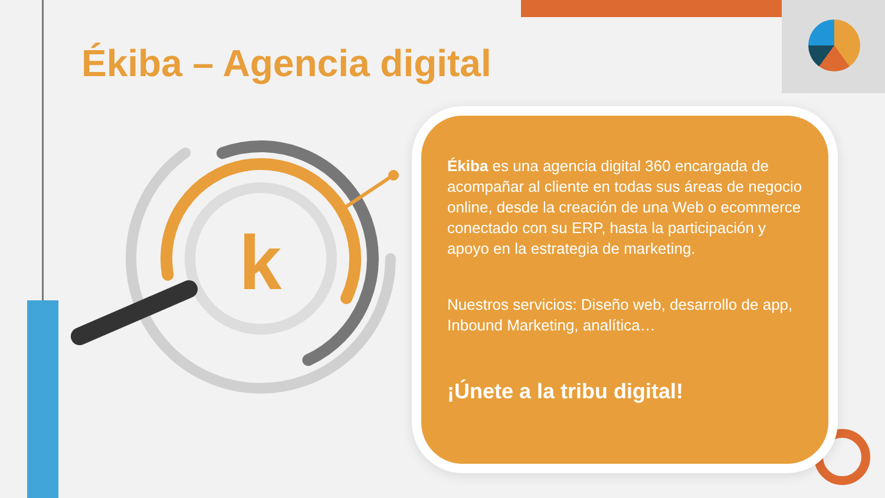k
Ékiba – Agencia digital
Ékiba es una agencia digital 360 encargada de acompañar al cliente en todas sus áreas de negocio online, desde la creación de una Web o ecommerce conectado con su ERP, hasta la participación y apoyo en la estrategia de marketing.
Nuestros servicios: Diseño web, desarrollo de app, Inbound Marketing, analítica…
¡Únete a la tribu digital!